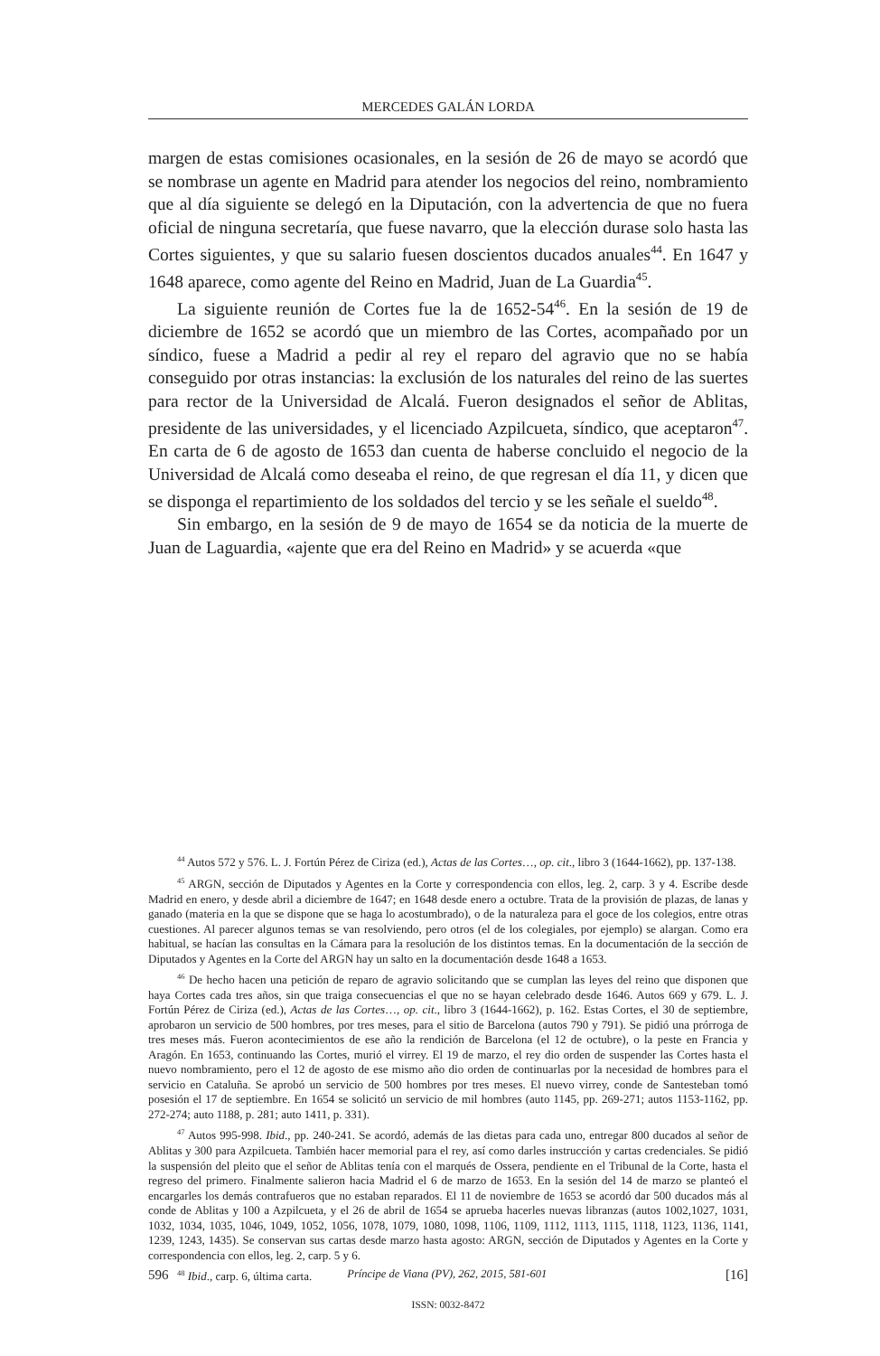MERCEDES GALÁN LORDA
margen de estas comisiones ocasionales, en la sesión de 26 de mayo se acordó que se nombrase un agente en Madrid para atender los negocios del reino, nombramiento que al día siguiente se delegó en la Diputación, con la advertencia de que no fuera oficial de ninguna secretaría, que fuese navarro, que la elección durase solo hasta las Cortes siguientes, y que su salario fuesen doscientos ducados anuales<sup>44</sup>. En 1647 y 1648 aparece, como agente del Reino en Madrid, Juan de La Guardia<sup>45</sup>.
La siguiente reunión de Cortes fue la de 1652-54<sup>46</sup>. En la sesión de 19 de diciembre de 1652 se acordó que un miembro de las Cortes, acompañado por un síndico, fuese a Madrid a pedir al rey el reparo del agravio que no se había conseguido por otras instancias: la exclusión de los naturales del reino de las suertes para rector de la Universidad de Alcalá. Fueron designados el señor de Ablitas, presidente de las universidades, y el licenciado Azpilcueta, síndico, que aceptaron<sup>47</sup>. En carta de 6 de agosto de 1653 dan cuenta de haberse concluido el negocio de la Universidad de Alcalá como deseaba el reino, de que regresan el día 11, y dicen que se disponga el repartimiento de los soldados del tercio y se les señale el sueldo<sup>48</sup>.
Sin embargo, en la sesión de 9 de mayo de 1654 se da noticia de la muerte de Juan de Laguardia, «ajente que era del Reino en Madrid» y se acuerda «que
<sup>44</sup> Autos 572 y 576. L. J. Fortún Pérez de Ciriza (ed.), Actas de las Cortes…, op. cit., libro 3 (1644-1662), pp. 137-138.
<sup>45</sup> ARGN, sección de Diputados y Agentes en la Corte y correspondencia con ellos, leg. 2, carp. 3 y 4. Escribe desde Madrid en enero, y desde abril a diciembre de 1647; en 1648 desde enero a octubre. Trata de la provisión de plazas, de lanas y ganado (materia en la que se dispone que se haga lo acostumbrado), o de la naturaleza para el goce de los colegios, entre otras cuestiones. Al parecer algunos temas se van resolviendo, pero otros (el de los colegiales, por ejemplo) se alargan. Como era habitual, se hacían las consultas en la Cámara para la resolución de los distintos temas. En la documentación de la sección de Diputados y Agentes en la Corte del ARGN hay un salto en la documentación desde 1648 a 1653.
<sup>46</sup> De hecho hacen una petición de reparo de agravio solicitando que se cumplan las leyes del reino que disponen que haya Cortes cada tres años, sin que traiga consecuencias el que no se hayan celebrado desde 1646. Autos 669 y 679. L. J. Fortún Pérez de Ciriza (ed.), Actas de las Cortes…, op. cit., libro 3 (1644-1662), p. 162. Estas Cortes, el 30 de septiembre, aprobaron un servicio de 500 hombres, por tres meses, para el sitio de Barcelona (autos 790 y 791). Se pidió una prórroga de tres meses más. Fueron acontecimientos de ese año la rendición de Barcelona (el 12 de octubre), o la peste en Francia y Aragón. En 1653, continuando las Cortes, murió el virrey. El 19 de marzo, el rey dio orden de suspender las Cortes hasta el nuevo nombramiento, pero el 12 de agosto de ese mismo año dio orden de continuarlas por la necesidad de hombres para el servicio en Cataluña. Se aprobó un servicio de 500 hombres por tres meses. El nuevo virrey, conde de Santesteban tomó posesión el 17 de septiembre. En 1654 se solicitó un servicio de mil hombres (auto 1145, pp. 269-271; autos 1153-1162, pp. 272-274; auto 1188, p. 281; auto 1411, p. 331).
<sup>47</sup> Autos 995-998. Ibid., pp. 240-241. Se acordó, además de las dietas para cada uno, entregar 800 ducados al señor de Ablitas y 300 para Azpilcueta. También hacer memorial para el rey, así como darles instrucción y cartas credenciales. Se pidió la suspensión del pleito que el señor de Ablitas tenía con el marqués de Ossera, pendiente en el Tribunal de la Corte, hasta el regreso del primero. Finalmente salieron hacia Madrid el 6 de marzo de 1653. En la sesión del 14 de marzo se planteó el encargarles los demás contrafueros que no estaban reparados. El 11 de noviembre de 1653 se acordó dar 500 ducados más al conde de Ablitas y 100 a Azpilcueta, y el 26 de abril de 1654 se aprueba hacerles nuevas libranzas (autos 1002,1027, 1031, 1032, 1034, 1035, 1046, 1049, 1052, 1056, 1078, 1079, 1080, 1098, 1106, 1109, 1112, 1113, 1115, 1118, 1123, 1136, 1141, 1239, 1243, 1435). Se conservan sus cartas desde marzo hasta agosto: ARGN, sección de Diputados y Agentes en la Corte y correspondencia con ellos, leg. 2, carp. 5 y 6.
<sup>48</sup> Ibid., carp. 6, última carta.
596 Príncipe de Viana (PV), 262, 2015, 581-601 [16]
ISSN: 0032-8472